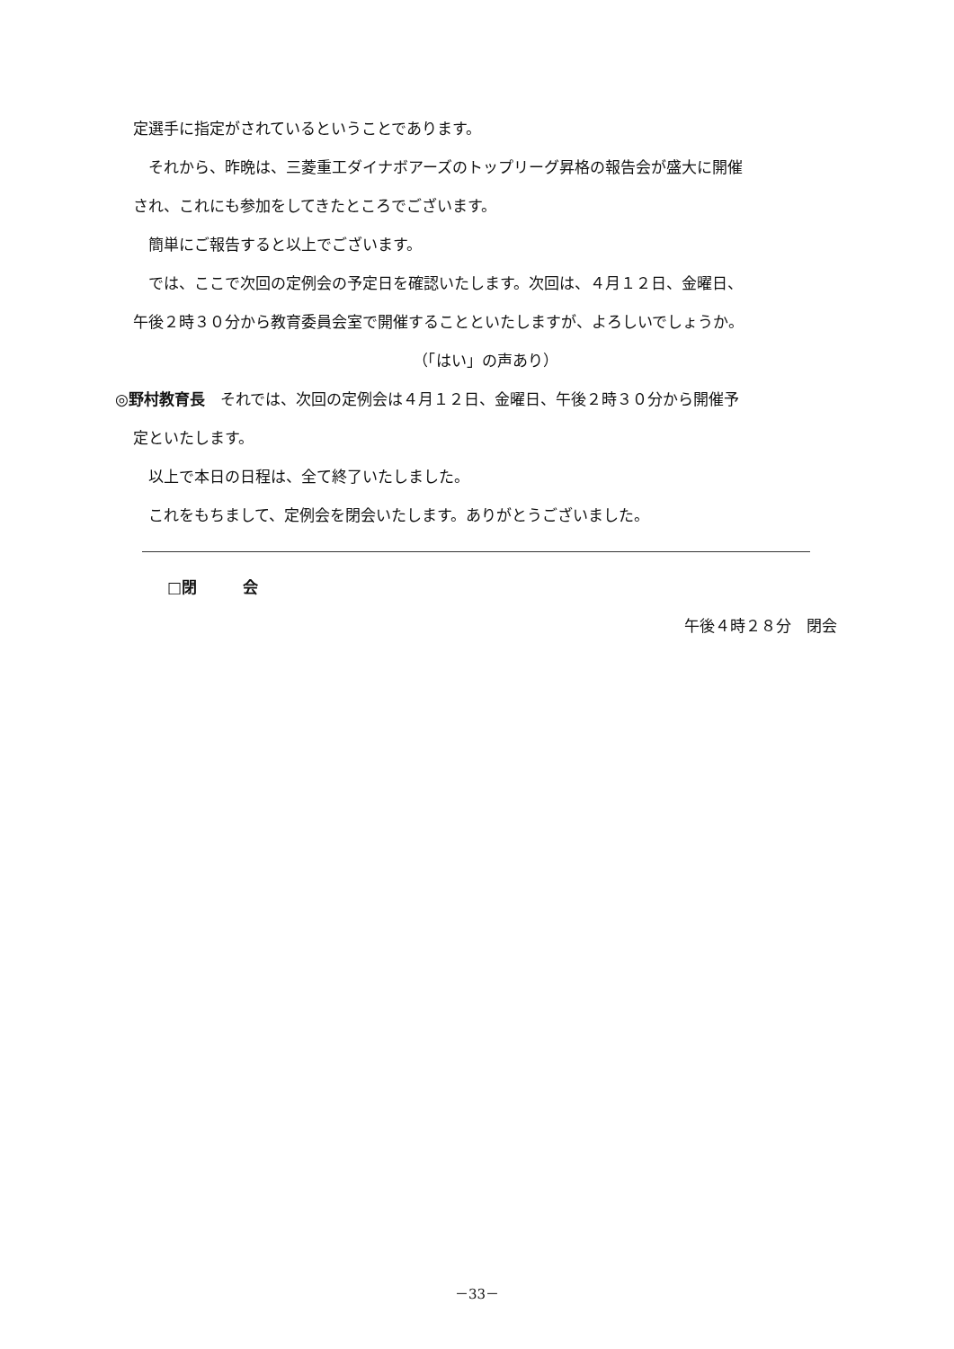定選手に指定がされているということであります。
それから、昨晩は、三菱重工ダイナボアーズのトップリーグ昇格の報告会が盛大に開催
され、これにも参加をしてきたところでございます。
簡単にご報告すると以上でございます。
では、ここで次回の定例会の予定日を確認いたします。次回は、４月１２日、金曜日、
午後２時３０分から教育委員会室で開催することといたしますが、よろしいでしょうか。
（「はい」の声あり）
◎野村教育長　それでは、次回の定例会は４月１２日、金曜日、午後２時３０分から開催予
定といたします。
以上で本日の日程は、全て終了いたしました。
これをもちまして、定例会を閉会いたします。ありがとうございました。
□閉　　　会
午後４時２８分　閉会
－33－